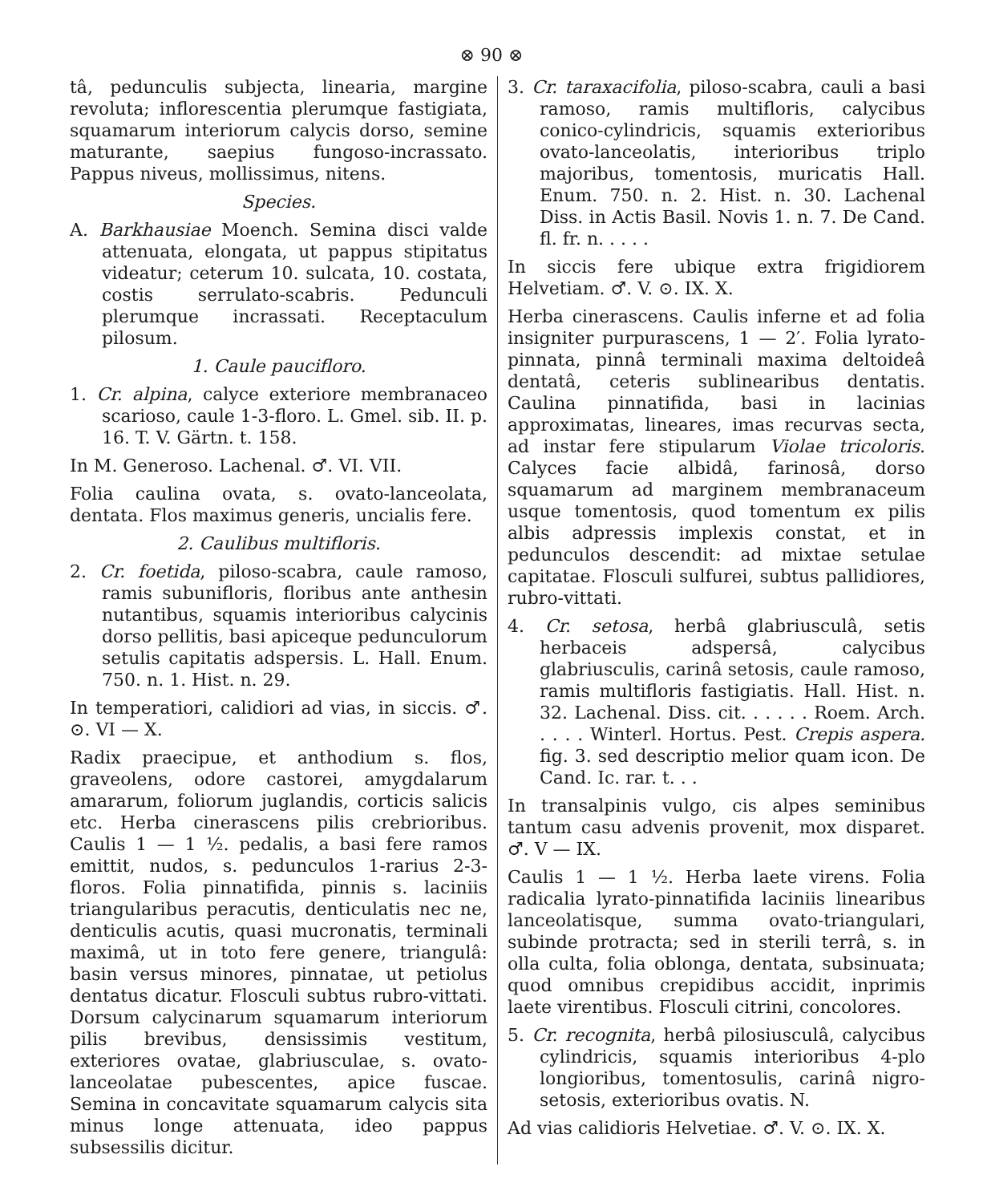⊗ 90 ⊗
tâ, pedunculis subjecta, linearia, margine revoluta; inflorescentia plerumque fastigiata, squamarum interiorum calycis dorso, semine maturante, saepius fungoso-incrassato. Pappus niveus, mollissimus, nitens.
Species.
A. Barkhausiae Moench. Semina disci valde attenuata, elongata, ut pappus stipitatus videatur; ceterum 10. sulcata, 10. costata, costis serrulato-scabris. Pedunculi plerumque incrassati. Receptaculum pilosum.
1. Caule paucifloro.
1. Cr. alpina, calyce exteriore membranaceo scarioso, caule 1-3-floro. L. Gmel. sib. II. p. 16. T. V. Gärtn. t. 158.
In M. Generoso. Lachenal. ♂. VI. VII.
Folia caulina ovata, s. ovato-lanceolata, dentata. Flos maximus generis, uncialis fere.
2. Caulibus multifloris.
2. Cr. foetida, piloso-scabra, caule ramoso, ramis subunifloris, floribus ante anthesin nutantibus, squamis interioribus calycinis dorso pellitis, basi apiceque pedunculorum setulis capitatis adspersis. L. Hall. Enum. 750. n. 1. Hist. n. 29.
In temperatiori, calidiori ad vias, in siccis. ♂. ⊙. VI — X.
Radix praecipue, et anthodium s. flos, graveolens, odore castorei, amygdalarum amararum, foliorum juglandis, corticis salicis etc. Herba cinerascens pilis crebrioribus. Caulis 1 — 1 ½. pedalis, a basi fere ramos emittit, nudos, s. pedunculos 1-rarius 2-3-floros. Folia pinnatifida, pinnis s. laciniis triangularibus peracutis, denticulatis nec ne, denticulis acutis, quasi mucronatis, terminali maximâ, ut in toto fere genere, triangulâ: basin versus minores, pinnatae, ut petiolus dentatus dicatur. Flosculi subtus rubro-vittati. Dorsum calycinarum squamarum interiorum pilis brevibus, densissimis vestitum, exteriores ovatae, glabriusculae, s. ovato-lanceolatae pubescentes, apice fuscae. Semina in concavitate squamarum calycis sita minus longe attenuata, ideo pappus subsessilis dicitur.
3. Cr. taraxacifolia, piloso-scabra, cauli a basi ramoso, ramis multifloris, calycibus conico-cylindricis, squamis exterioribus ovato-lanceolatis, interioribus triplo majoribus, tomentosis, muricatis Hall. Enum. 750. n. 2. Hist. n. 30. Lachenal Diss. in Actis Basil. Novis 1. n. 7. De Cand. fl. fr. n. . . . .
In siccis fere ubique extra frigidiorem Helvetiam. ♂. V. ⊙. IX. X.
Herba cinerascens. Caulis inferne et ad folia insigniter purpurascens, 1 — 2′. Folia lyrato-pinnata, pinnâ terminali maxima deltoideâ dentatâ, ceteris sublinearibus dentatis. Caulina pinnatifida, basi in lacinias approximatas, lineares, imas recurvas secta, ad instar fere stipularum Violae tricoloris. Calyces facie albidâ, farinosâ, dorso squamarum ad marginem membranaceum usque tomentosis, quod tomentum ex pilis albis adpressis implexis constat, et in pedunculos descendit: ad mixtae setulae capitatae. Flosculi sulfurei, subtus pallidiores, rubro-vittati.
4. Cr. setosa, herbâ glabriusculâ, setis herbaceis adspersâ, calycibus glabriusculis, carinâ setosis, caule ramoso, ramis multifloris fastigiatis. Hall. Hist. n. 32. Lachenal. Diss. cit. . . . . . Roem. Arch. . . . . Winterl. Hortus. Pest. Crepis aspera. fig. 3. sed descriptio melior quam icon. De Cand. Ic. rar. t. . .
In transalpinis vulgo, cis alpes seminibus tantum casu advenis provenit, mox disparet. ♂. V — IX.
Caulis 1 — 1 ½. Herba laete virens. Folia radicalia lyrato-pinnatifida laciniis linearibus lanceolatisque, summa ovato-triangulari, subinde protracta; sed in sterili terrâ, s. in olla culta, folia oblonga, dentata, subsinuata; quod omnibus crepidibus accidit, inprimis laete virentibus. Flosculi citrini, concolores.
5. Cr. recognita, herbâ pilosiusculâ, calycibus cylindricis, squamis interioribus 4-plo longioribus, tomentosulis, carinâ nigro-setosis, exterioribus ovatis. N.
Ad vias calidioris Helvetiae. ♂. V. ⊙. IX. X.